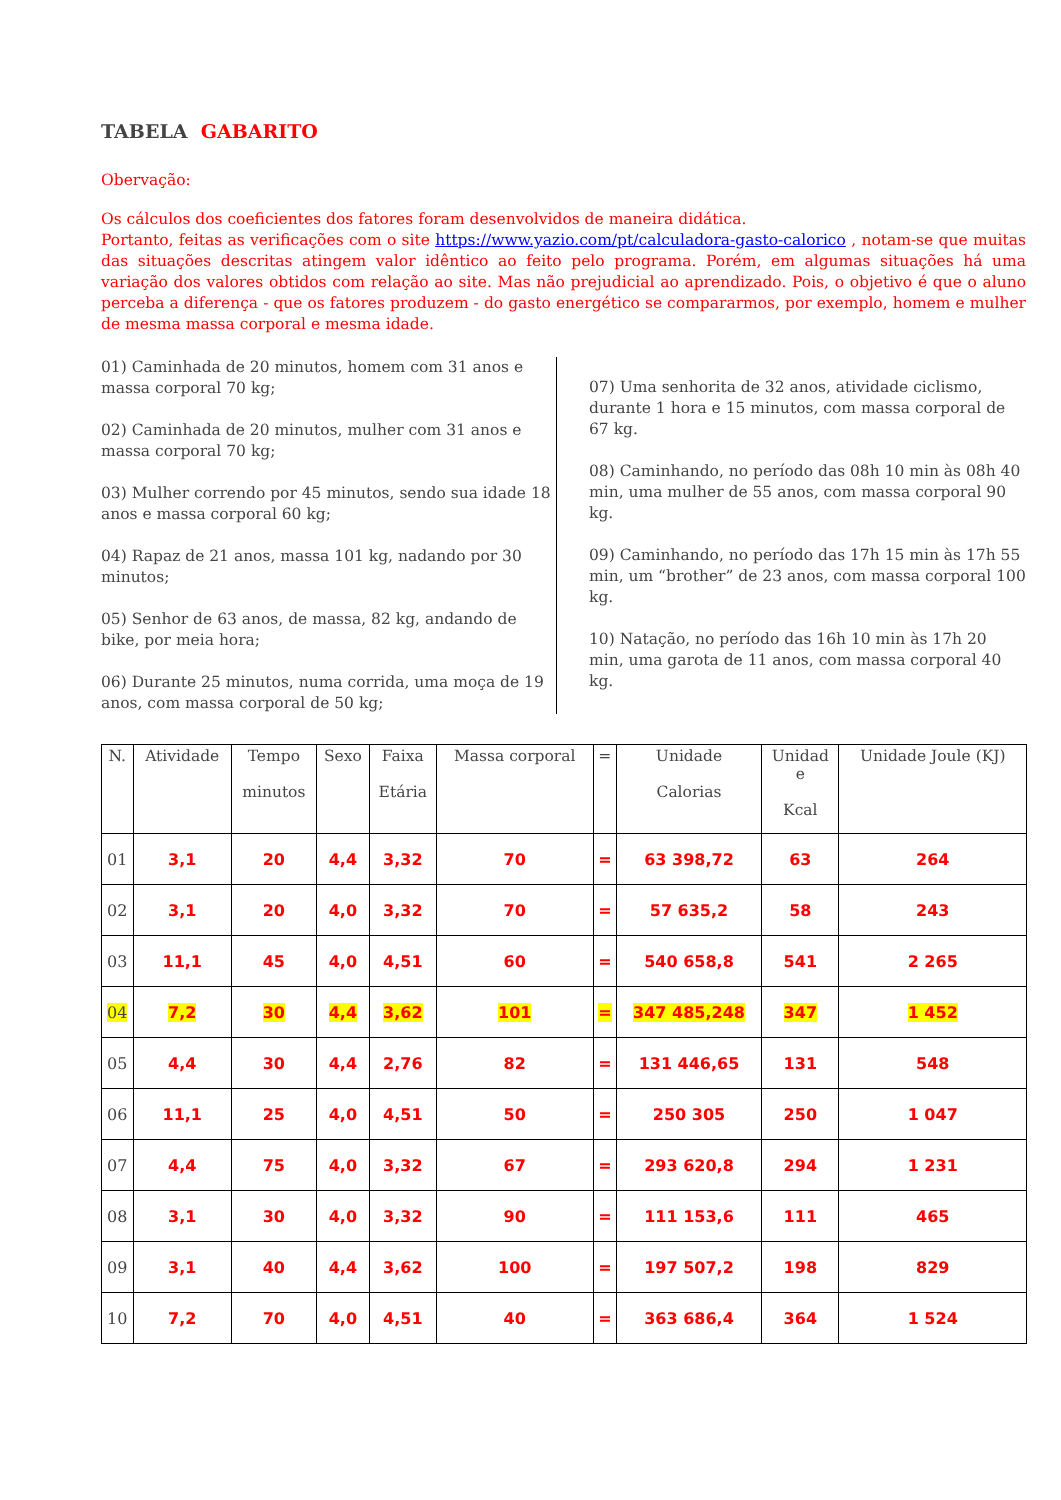TABELA GABARITO
Obervação:
Os cálculos dos coeficientes dos fatores foram desenvolvidos de maneira didática.
Portanto, feitas as verificações com o site https://www.yazio.com/pt/calculadora-gasto-calorico , notam-se que muitas das situações descritas atingem valor idêntico ao feito pelo programa. Porém, em algumas situações há uma variação dos valores obtidos com relação ao site. Mas não prejudicial ao aprendizado. Pois, o objetivo é que o aluno perceba a diferença - que os fatores produzem - do gasto energético se compararmos, por exemplo, homem e mulher de mesma massa corporal e mesma idade.
01) Caminhada de 20 minutos, homem com 31 anos e massa corporal 70 kg;
02) Caminhada de 20 minutos, mulher com 31 anos e massa corporal 70 kg;
03) Mulher correndo por 45 minutos, sendo sua idade 18 anos e massa corporal 60 kg;
04) Rapaz de 21 anos, massa 101 kg, nadando por 30 minutos;
05) Senhor de 63 anos, de massa, 82 kg, andando de bike, por meia hora;
06) Durante 25 minutos, numa corrida, uma moça de 19 anos, com massa corporal de 50 kg;
07) Uma senhorita de 32 anos, atividade ciclismo, durante 1 hora e 15 minutos, com massa corporal de 67 kg.
08) Caminhando, no período das 08h 10 min às 08h 40 min, uma mulher de 55 anos, com massa corporal 90 kg.
09) Caminhando, no período das 17h 15 min às 17h 55 min, um “brother” de 23 anos, com massa corporal 100 kg.
10) Natação, no período das 16h 10 min às 17h 20 min, uma garota de 11 anos, com massa corporal 40 kg.
| N. | Atividade | Tempo minutos | Sexo | Faixa Etária | Massa corporal | = | Unidade Calorias | Unidad e Kcal | Unidade Joule (KJ) |
| --- | --- | --- | --- | --- | --- | --- | --- | --- | --- |
| 01 | 3,1 | 20 | 4,4 | 3,32 | 70 | = | 63 398,72 | 63 | 264 |
| 02 | 3,1 | 20 | 4,0 | 3,32 | 70 | = | 57 635,2 | 58 | 243 |
| 03 | 11,1 | 45 | 4,0 | 4,51 | 60 | = | 540 658,8 | 541 | 2 265 |
| 04 | 7,2 | 30 | 4,4 | 3,62 | 101 | = | 347 485,248 | 347 | 1 452 |
| 05 | 4,4 | 30 | 4,4 | 2,76 | 82 | = | 131 446,65 | 131 | 548 |
| 06 | 11,1 | 25 | 4,0 | 4,51 | 50 | = | 250 305 | 250 | 1 047 |
| 07 | 4,4 | 75 | 4,0 | 3,32 | 67 | = | 293 620,8 | 294 | 1 231 |
| 08 | 3,1 | 30 | 4,0 | 3,32 | 90 | = | 111 153,6 | 111 | 465 |
| 09 | 3,1 | 40 | 4,4 | 3,62 | 100 | = | 197 507,2 | 198 | 829 |
| 10 | 7,2 | 70 | 4,0 | 4,51 | 40 | = | 363 686,4 | 364 | 1 524 |